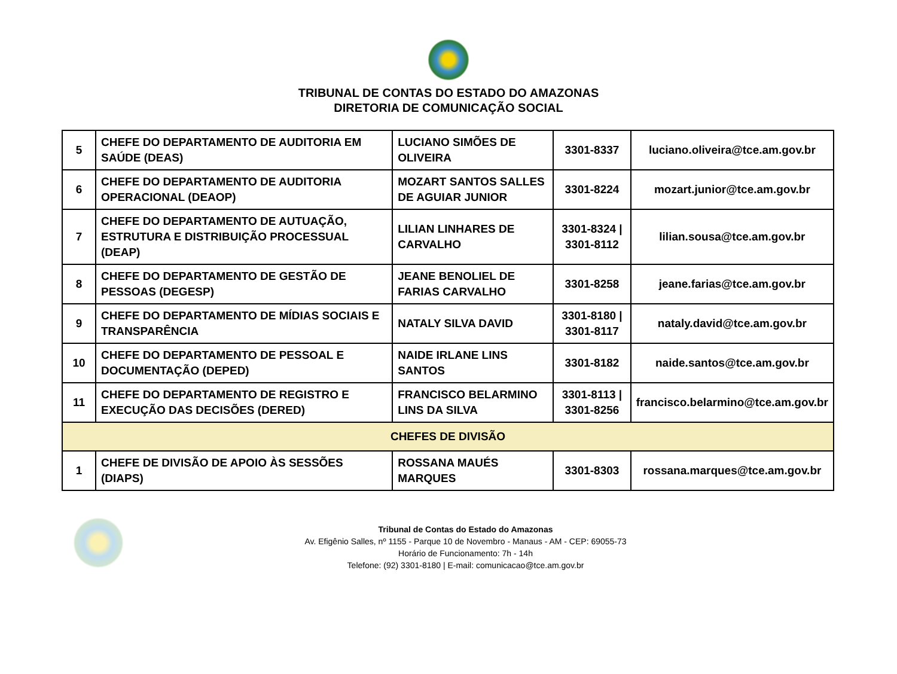TRIBUNAL DE CONTAS DO ESTADO DO AMAZONAS
DIRETORIA DE COMUNICAÇÃO SOCIAL
| 5 | CHEFE DO DEPARTAMENTO DE AUDITORIA EM SAÚDE (DEAS) | LUCIANO SIMÕES DE OLIVEIRA | 3301-8337 | luciano.oliveira@tce.am.gov.br |
| 6 | CHEFE DO DEPARTAMENTO DE AUDITORIA OPERACIONAL (DEAOP) | MOZART SANTOS SALLES DE AGUIAR JUNIOR | 3301-8224 | mozart.junior@tce.am.gov.br |
| 7 | CHEFE DO DEPARTAMENTO DE AUTUAÇÃO, ESTRUTURA E DISTRIBUIÇÃO PROCESSUAL (DEAP) | LILIAN LINHARES DE CARVALHO | 3301-8324 / 3301-8112 | lilian.sousa@tce.am.gov.br |
| 8 | CHEFE DO DEPARTAMENTO DE GESTÃO DE PESSOAS (DEGESP) | JEANE BENOLIEL DE FARIAS CARVALHO | 3301-8258 | jeane.farias@tce.am.gov.br |
| 9 | CHEFE DO DEPARTAMENTO DE MÍDIAS SOCIAIS E TRANSPARÊNCIA | NATALY SILVA DAVID | 3301-8180 / 3301-8117 | nataly.david@tce.am.gov.br |
| 10 | CHEFE DO DEPARTAMENTO DE PESSOAL E DOCUMENTAÇÃO (DEPED) | NAIDE IRLANE LINS SANTOS | 3301-8182 | naide.santos@tce.am.gov.br |
| 11 | CHEFE DO DEPARTAMENTO DE REGISTRO E EXECUÇÃO DAS DECISÕES (DERED) | FRANCISCO BELARMINO LINS DA SILVA | 3301-8113 / 3301-8256 | francisco.belarmino@tce.am.gov.br |
| CHEFES DE DIVISÃO | | | | |
| 1 | CHEFE DE DIVISÃO DE APOIO ÀS SESSÕES (DIAPS) | ROSSANA MAUÉS MARQUES | 3301-8303 | rossana.marques@tce.am.gov.br |
Tribunal de Contas do Estado do Amazonas
Av. Efigênio Salles, nº 1155 - Parque 10 de Novembro - Manaus - AM - CEP: 69055-73
Horário de Funcionamento: 7h - 14h
Telefone: (92) 3301-8180 | E-mail: comunicacao@tce.am.gov.br